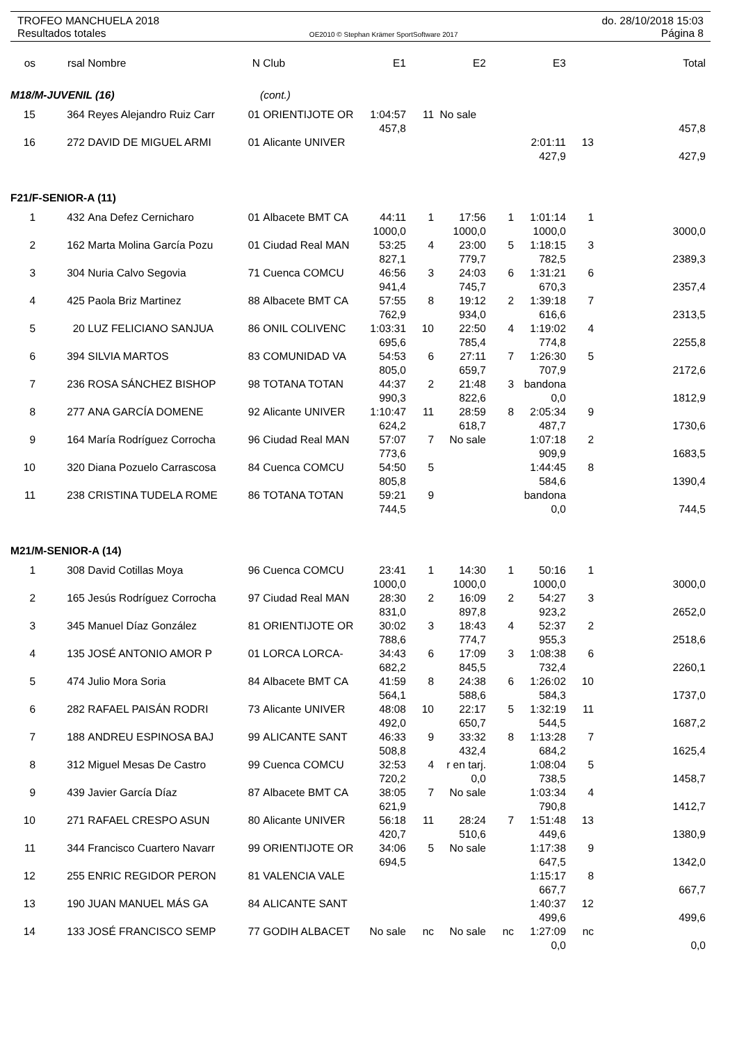TROFEO MANCHUELA 2018 do. 28/10/2018 15:03
Resultados totales OE2010 © Stephan Krämer SportSoftware 2017 Página 8
| os | rsal | Nombre | N | Club | E1 | | E2 | | E3 | | Total |
| --- | --- | --- | --- | --- | --- | --- | --- | --- | --- | --- | --- |
| M18/M-JUVENIL (16) | | | | (cont.) | | | | | | | |
| 15 | 364 | Reyes Alejandro Ruiz Carr | 01 | ORIENTIJOTE OR | 1:04:57 | 11 | No sale | | | | |
| | | | | | 457,8 | | | | | | 457,8 |
| 16 | 272 | DAVID DE MIGUEL ARMI | 01 | Alicante UNIVER | | | | | 2:01:11 | 13 | |
| | | | | | | | | | 427,9 | | 427,9 |
| F21/F-SENIOR-A (11) | | | | | | | | | | | |
| 1 | 432 | Ana Defez Cernicharo | 01 | Albacete BMT CA | 44:11 | 1 | 17:56 | 1 | 1:01:14 | 1 | |
| | | | | | 1000,0 | | 1000,0 | | 1000,0 | | 3000,0 |
| 2 | 162 | Marta Molina García Pozu | 01 | Ciudad Real MAN | 53:25 | 4 | 23:00 | 5 | 1:18:15 | 3 | |
| | | | | | 827,1 | | 779,7 | | 782,5 | | 2389,3 |
| 3 | 304 | Nuria Calvo Segovia | 71 | Cuenca COMCU | 46:56 | 3 | 24:03 | 6 | 1:31:21 | 6 | |
| | | | | | 941,4 | | 745,7 | | 670,3 | | 2357,4 |
| 4 | 425 | Paola Briz Martinez | 88 | Albacete BMT CA | 57:55 | 8 | 19:12 | 2 | 1:39:18 | 7 | |
| | | | | | 762,9 | | 934,0 | | 616,6 | | 2313,5 |
| 5 | 20 | LUZ FELICIANO SANJUA | 86 | ONIL COLIVENC | 1:03:31 | 10 | 22:50 | 4 | 1:19:02 | 4 | |
| | | | | | 695,6 | | 785,4 | | 774,8 | | 2255,8 |
| 6 | 394 | SILVIA MARTOS | 83 | COMUNIDAD VA | 54:53 | 6 | 27:11 | 7 | 1:26:30 | 5 | |
| | | | | | 805,0 | | 659,7 | | 707,9 | | 2172,6 |
| 7 | 236 | ROSA SÁNCHEZ BISHOP | 98 | TOTANA TOTAN | 44:37 | 2 | 21:48 | 3 | bandona | | |
| | | | | | 990,3 | | 822,6 | | 0,0 | | 1812,9 |
| 8 | 277 | ANA GARCÍA DOMENE | 92 | Alicante UNIVER | 1:10:47 | 11 | 28:59 | 8 | 2:05:34 | 9 | |
| | | | | | 624,2 | | 618,7 | | 487,7 | | 1730,6 |
| 9 | 164 | María Rodríguez Corrocha | 96 | Ciudad Real MAN | 57:07 | 7 | No sale | | 1:07:18 | 2 | |
| | | | | | 773,6 | | | | 909,9 | | 1683,5 |
| 10 | 320 | Diana Pozuelo Carrascosa | 84 | Cuenca COMCU | 54:50 | 5 | | | 1:44:45 | 8 | |
| | | | | | 805,8 | | | | 584,6 | | 1390,4 |
| 11 | 238 | CRISTINA TUDELA ROME | 86 | TOTANA TOTAN | 59:21 | 9 | | | bandona | | |
| | | | | | 744,5 | | | | 0,0 | | 744,5 |
| M21/M-SENIOR-A (14) | | | | | | | | | | | |
| 1 | 308 | David Cotillas Moya | 96 | Cuenca COMCU | 23:41 | 1 | 14:30 | 1 | 50:16 | 1 | |
| | | | | | 1000,0 | | 1000,0 | | 1000,0 | | 3000,0 |
| 2 | 165 | Jesús Rodríguez Corrocha | 97 | Ciudad Real MAN | 28:30 | 2 | 16:09 | 2 | 54:27 | 3 | |
| | | | | | 831,0 | | 897,8 | | 923,2 | | 2652,0 |
| 3 | 345 | Manuel Díaz González | 81 | ORIENTIJOTE OR | 30:02 | 3 | 18:43 | 4 | 52:37 | 2 | |
| | | | | | 788,6 | | 774,7 | | 955,3 | | 2518,6 |
| 4 | 135 | JOSÉ ANTONIO AMOR P | 01 | LORCA LORCA- | 34:43 | 6 | 17:09 | 3 | 1:08:38 | 6 | |
| | | | | | 682,2 | | 845,5 | | 732,4 | | 2260,1 |
| 5 | 474 | Julio Mora Soria | 84 | Albacete BMT CA | 41:59 | 8 | 24:38 | 6 | 1:26:02 | 10 | |
| | | | | | 564,1 | | 588,6 | | 584,3 | | 1737,0 |
| 6 | 282 | RAFAEL PAISÁN RODRI | 73 | Alicante UNIVER | 48:08 | 10 | 22:17 | 5 | 1:32:19 | 11 | |
| | | | | | 492,0 | | 650,7 | | 544,5 | | 1687,2 |
| 7 | 188 | ANDREU ESPINOSA BAJ | 99 | ALICANTE SANT | 46:33 | 9 | 33:32 | 8 | 1:13:28 | 7 | |
| | | | | | 508,8 | | 432,4 | | 684,2 | | 1625,4 |
| 8 | 312 | Miguel Mesas De Castro | 99 | Cuenca COMCU | 32:53 | 4 | r en tarj. | | 1:08:04 | 5 | |
| | | | | | 720,2 | | 0,0 | | 738,5 | | 1458,7 |
| 9 | 439 | Javier García Díaz | 87 | Albacete BMT CA | 38:05 | 7 | No sale | | 1:03:34 | 4 | |
| | | | | | 621,9 | | | | 790,8 | | 1412,7 |
| 10 | 271 | RAFAEL CRESPO ASUN | 80 | Alicante UNIVER | 56:18 | 11 | 28:24 | 7 | 1:51:48 | 13 | |
| | | | | | 420,7 | | 510,6 | | 449,6 | | 1380,9 |
| 11 | 344 | Francisco Cuartero Navarr | 99 | ORIENTIJOTE OR | 34:06 | 5 | No sale | | 1:17:38 | 9 | |
| | | | | | 694,5 | | | | 647,5 | | 1342,0 |
| 12 | 255 | ENRIC REGIDOR PERON | 81 | VALENCIA VALE | | | | | 1:15:17 | 8 | |
| | | | | | | | | | 667,7 | | 667,7 |
| 13 | 190 | JUAN MANUEL MÁS GA | 84 | ALICANTE SANT | | | | | 1:40:37 | 12 | |
| | | | | | | | | | 499,6 | | 499,6 |
| 14 | 133 | JOSÉ FRANCISCO SEMP | 77 | GODIH ALBACET | No sale | nc | No sale | nc | 1:27:09 | nc | |
| | | | | | | | | | 0,0 | | 0,0 |